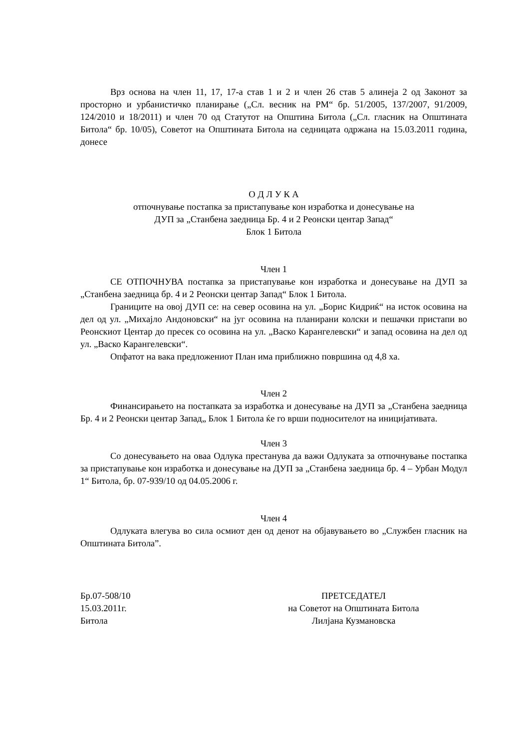Врз основа на член 11, 17, 17-а став 1 и 2 и член 26 став 5 алинеја 2 од Законот за просторно и урбанистичко планирање („Сл. весник на РМ“ бр. 51/2005, 137/2007, 91/2009, 124/2010 и 18/2011) и член 70 од Статутот на Општина Битола („Сл. гласник на Општината Битола“ бр. 10/05), Советот на Општината Битола на седницата одржана на 15.03.2011 година, донесе
О Д Л У К А
отпочнување постапка за пристапување кон изработка и донесување на
ДУП за „Станбена заедница Бр. 4 и 2 Реонски центар Запад“
Блок 1 Битола
Член 1
СЕ ОТПОЧНУВА постапка за пристапување кон изработка и донесување на ДУП за „Станбена заедница бр. 4 и 2 Реонски центар Запад“ Блок 1 Битола.
Границите на овој ДУП се: на север осовина на ул. „Борис Кидриќ“ на исток осовина на дел од ул. „Михајло Андоновски“ на југ осовина на планирани колски и пешачки пристапи во Реонскиот Центар до пресек со осовина на ул. „Васко Карангелевски“ и запад осовина на дел од ул. „Васко Карангелевски“.
Опфатот на вака предложениот План има приближно површина од 4,8 ха.
Член 2
Финансирањето на постапката за изработка и донесување на ДУП за „Станбена заедница Бр. 4 и 2 Реонски центар Запад„ Блок 1 Битола ќе го врши подносителот на иницијативата.
Член 3
Со донесувањето на оваа Одлука престанува да важи Одлуката за отпочнување постапка за пристапување кон изработка и донесување на ДУП за „Станбена заедница бр. 4 – Урбан Модул 1“ Битола, бр. 07-939/10 од 04.05.2006 г.
Член 4
Одлуката влегува во сила осмиот ден од денот на објавувањето во „Службен гласник на Општината Битола”.
Бр.07-508/10
15.03.2011г.
Битола
ПРЕТСЕДАТЕЛ
на Советот на Општината Битола
Лилјана Кузмановска